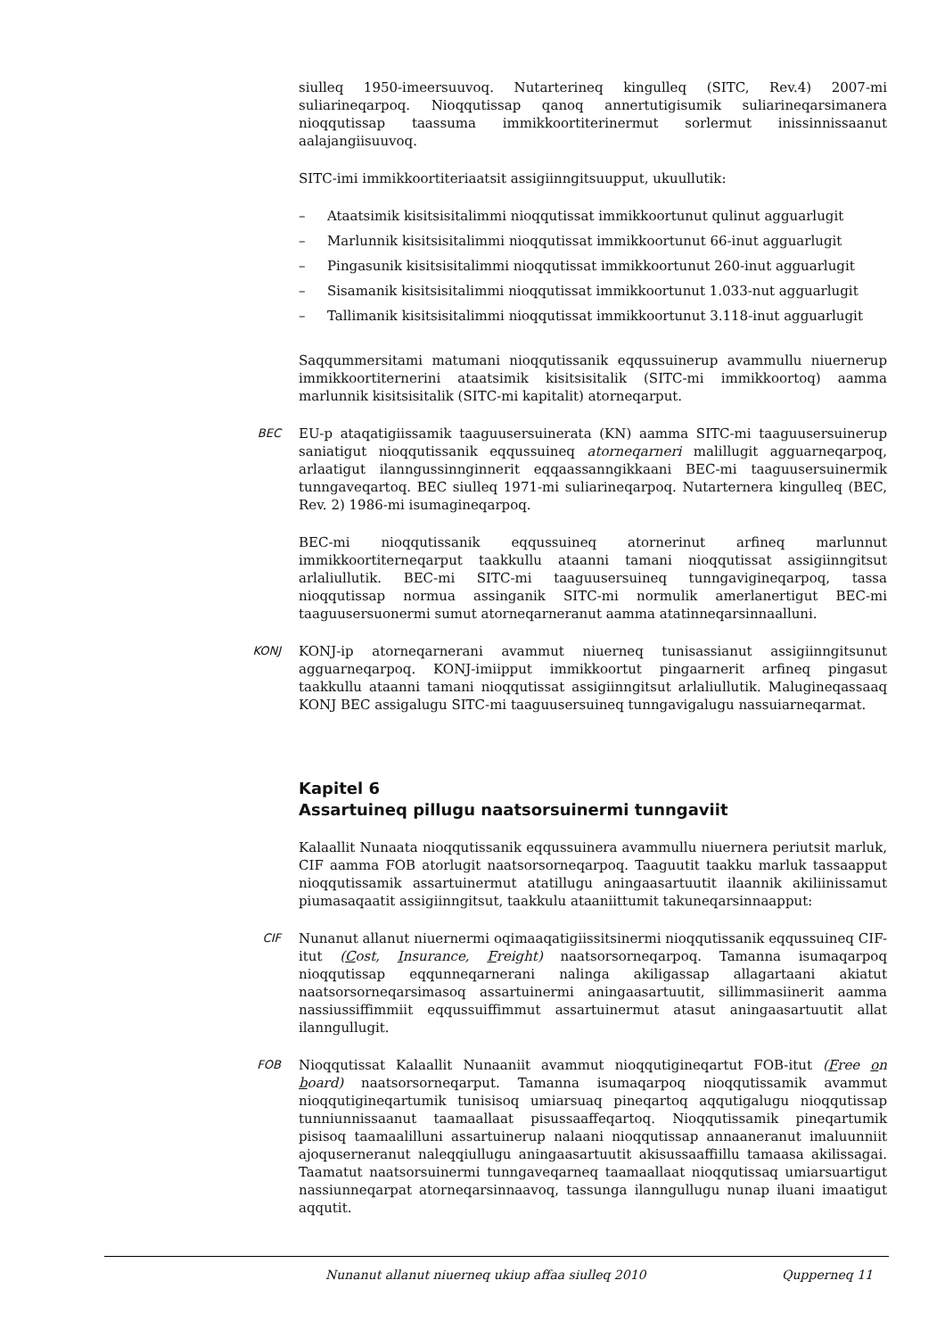siulleq 1950-imeersuuvoq. Nutarterineq kingulleq (SITC, Rev.4) 2007-mi suliarineqarpoq. Nioqqutissap qanoq annertutigisumik suliarineqarsimanera nioqqutissap taassuma immikkoortiterinermut sorlermut inissinnissaanut aalajangiisuuvoq.
SITC-imi immikkoortiteriaatsit assigiinngitsuupput, ukuullutik:
– Ataatsimik kisitsisitalimmi nioqqutissat immikkoortunut qulinut agguarlugit
– Marlunnik kisitsisitalimmi nioqqutissat immikkoortunut 66-inut agguarlugit
– Pingasunik kisitsisitalimmi nioqqutissat immikkoortunut 260-inut agguarlugit
– Sisamanik kisitsisitalimmi nioqqutissat immikkoortunut 1.033-nut agguarlugit
– Tallimanik kisitsisitalimmi nioqqutissat immikkoortunut 3.118-inut agguarlugit
Saqqummersitami matumani nioqqutissanik eqqussuinerup avammullu niuernerup immikkoortiternerini ataatsimik kisitsisitalik (SITC-mi immikkoortoq) aamma marlunnik kisitsisitalik (SITC-mi kapitalit) atorneqarput.
BEC
EU-p ataqatigiissamik taaguusersuinerata (KN) aamma SITC-mi taaguusersuinerup saniatigut nioqqutissanik eqqussuineq atorneqarneri malillugit agguarneqarpoq, arlaatigut ilanngussinnginnerit eqqaassanngikkaani BEC-mi taaguusersuinermik tunngaveqartoq. BEC siulleq 1971-mi suliarineqarpoq. Nutarternera kingulleq (BEC, Rev. 2) 1986-mi isumagineqarpoq.
BEC-mi nioqqutissanik eqqussuineq atornerinut arfineq marlunnut immikkoortiterneqarput taakkullu ataanni tamani nioqqutissat assigiinngitsut arlaliullutik. BEC-mi SITC-mi taaguusersuineq tunngavigineqarpoq, tassa nioqqutissap normua assinganik SITC-mi normulik amerlanertigut BEC-mi taaguusersuonermi sumut atorneqarneranut aamma atatinneqarsinnaalluni.
KONJ
KONJ-ip atorneqarnerani avammut niuerneq tunisassianut assigiinngitsunut agguarneqarpoq. KONJ-imiipput immikkoortut pingaarnerit arfineq pingasut taakkullu ataanni tamani nioqqutissat assigiinngitsut arlaliullutik. Malugineqassaaq KONJ BEC assigalugu SITC-mi taaguusersuineq tunngavigalugu nassuiarneqarmat.
Kapitel 6
Assartuineq pillugu naatsorsuinermi tunngaviit
Kalaallit Nunaata nioqqutissanik eqqussuinera avammullu niuernera periutsit marluk, CIF aamma FOB atorlugit naatsorsorneqarpoq. Taaguutit taakku marluk tassaapput nioqqutissamik assartuinermut atatillugu aningaasartuutit ilaannik akiliinissamut piumasaqaatit assigiinngitsut, taakkulu ataaniittumit takuneqarsinnaapput:
CIF
Nunanut allanut niuernermi oqimaaqatigiissitsinermi nioqqutissanik eqqussuineq CIF-itut (Cost, Insurance, Freight) naatsorsorneqarpoq. Tamanna isumaqarpoq nioqqutissap eqqunneqarnerani nalinga akiligassap allagartaani akiatut naatsorsorneqarsimasoq assartuinermi aningaasartuutit, sillimmasiinerit aamma nassiussiffimmiit eqqussuiffimmut assartuinermut atasut aningaasartuutit allat ilanngullugit.
FOB
Nioqqutissat Kalaallit Nunaaniit avammut nioqqutigineqartut FOB-itut (Free on board) naatsorsorneqarput. Tamanna isumaqarpoq nioqqutissamik avammut nioqqutigineqartumik tunisisoq umiarsuaq pineqartoq aqqutigalugu nioqqutissap tunniunnissaanut taamaallaat pisussaaffeqartoq. Nioqqutissamik pineqartumik pisisoq taamaalilluni assartuinerup nalaani nioqqutissap annaaneranut imaluunniit ajoquserneranut naleqqiullugu aningaasartuutit akisussaaffiillu tamaasa akilissagai. Taamatut naatsorsuinermi tunngaveqarneq taamaallaat nioqqutissaq umiarsuartigut nassiunneqarpat atorneqarsinnaavoq, tassunga ilanngullugu nunap iluani imaatigut aqqutit.
Nunanut allanut niuerneq ukiup affaa siulleq 2010 Qupperneq 11